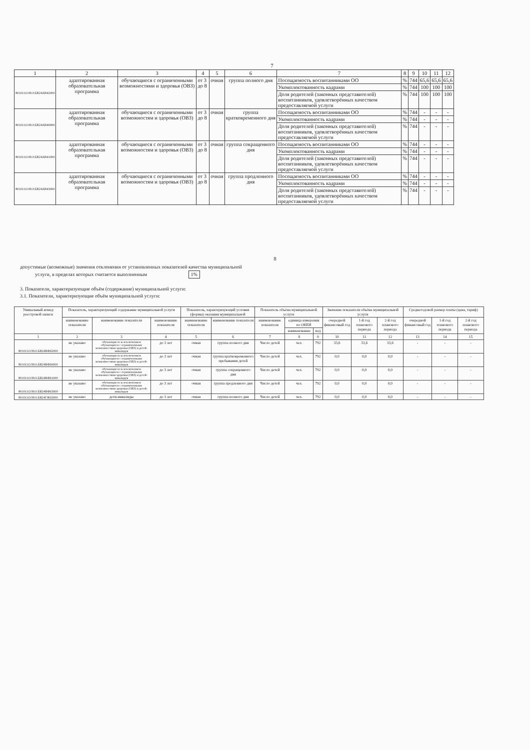7
| 1 | 2 | 3 | 4 | 5 | 6 | 7 | 8 | 9 | 10 | 11 | 12 |
| --- | --- | --- | --- | --- | --- | --- | --- | --- | --- | --- | --- |
| 801011О.99.0.БВ24АВ42000 | адаптированная образовательная программа | обучающиеся с ограниченными возможностями и здоровья (ОВЗ) | от 3 до 8 | очная | группа полного дня | Посещаемость воспитанниками ОО | % | 744 | 65,6 | 65,6 | 65,6 |
| | | | | | | Укомплектованность кадрами | % | 744 | 100 | 100 | 100 |
| | | | | | | Доля родителей (законных представителей) воспитанников, удовлетворённых качеством предоставляемой услуги | % | 744 | 100 | 100 | 100 |
| 801011О.99.0.БВ24АВ40000 | адаптированная образовательная программа | обучающиеся с ограниченными возможностям и здоровья (ОВЗ) | от 3 до 8 | очная | группа кратковременного дня | Посещаемость воспитанниками ОО | % | 744 | - | - | - |
| | | | | | | Укомплектованность кадрами | % | 744 | - | - | - |
| | | | | | | Доля родителей (законных представителей) воспитанников, удовлетворённых качеством предоставляемой услуги | % | 744 | - | - | - |
| 801011О.99.0.БВ24АВ41000 | адаптированная образовательная программа | обучающиеся с ограниченными возможностям и здоровья (ОВЗ) | от 3 до 8 | очная | группа сокращенного дня | Посещаемость воспитанниками ОО | % | 744 | - | - | - |
| | | | | | | Укомплектованность кадрами | % | 744 | - | - | - |
| | | | | | | Доля родителей (законных представителей) воспитанников, удовлетворённых качеством предоставляемой услуги | % | 744 | - | - | - |
| 801011О.99.0.БВ24АВ43000 | адаптированная образовательная программа | обучающиеся с ограниченными возможностям и здоровья (ОВЗ) | от 3 до 8 | очная | группа продленного дня | Посещаемость воспитанниками ОО | % | 744 | - | - | - |
| | | | | | | Укомплектованность кадрами | % | 744 | - | - | - |
| | | | | | | Доля родителей (законных представителей) воспитанников, удовлетворённых качеством предоставляемой услуги | % | 744 | - | - | - |
8
допустимые (возможные) значения отклонения от установленных показателей качества муниципальной
услуги, в пределах которых считается выполненным 1%
3. Показатели, характеризующие объём (содержание) муниципальной услуги:
3.1. Показатели, характеризующие объём муниципальной услуги:
| Уникальный номер реестровой записи | Показатель, характеризующий содержание муниципальной услуги | | | Показатель, характеризующий условия (формы) оказания муниципальной | | Показатель объёма муниципальной услуги | | | Значение показателя объёма муниципальной услуги | | | Среднегодовой размер платы (цена, тариф) | | |
| --- | --- | --- | --- | --- | --- | --- | --- | --- | --- | --- | --- | --- | --- | --- |
| | наименование показателя | наименование показателя | наименование показателя | наименование показателя | наименование показателя | наименование показателя | единица измерения по ОКЕИ | | очередной финансовый год | 1-й год планового периода | 2-й год планового периода | очередной финансовый год | 1-й год планового периода | 2-й год планового периода |
| | | | | | | | наименование | код | | | | | | |
| 1 | 2 | 3 | 4 | 5 | 6 | 7 | 8 | 9 | 10 | 11 | 12 | 13 | 14 | 15 |
| 801011О.99.0.БВ24ВФ62000 | не указано | обучающиеся за исключением обучающихся с ограниченными возможностями здоровья (ОВЗ) и детей-инвалидов | до 3 лет | очная | группа полного дня | Число детей | чел. | 792 | 33,6 | 33,6 | 33,6 | - | - | - |
| 801011О.99.0.БВ24ВФ60000 | не указано | обучающиеся за исключением обучающихся с ограниченными возможностями здоровья (ОВЗ) и детей-инвалидов | до 3 лет | очная | группа кратковременного пребывания детей | Число детей | чел. | 792 | 0,0 | 0,0 | 0,0 | - | - | - |
| 801011О.99.0.БВ24ВФ61000 | не указано | обучающиеся за исключением обучающихся с ограниченными возможностями здоровья (ОВЗ) и детей-инвалидов | до 3 лет | очная | группа сокращенного дня | Число детей | чел. | 792 | 0,0 | 0,0 | 0,0 | - | - | - |
| 801011О.99.0.БВ24ВФ63000 | не указано | обучающиеся за исключением обучающихся с ограниченными возможностями здоровья (ОВЗ) и детей-инвалидов | до 3 лет | очная | группа продленного дня | Число детей | чел. | 792 | 0,0 | 0,0 | 0,0 | - | - | - |
| 801011О.99.0.БВ24ГЖ02000 | не указано | дети-инвалиды | до 3 лет | очная | группа полного дня | Число детей | чел. | 792 | 0,0 | 0,0 | 0,0 | - | - | - |